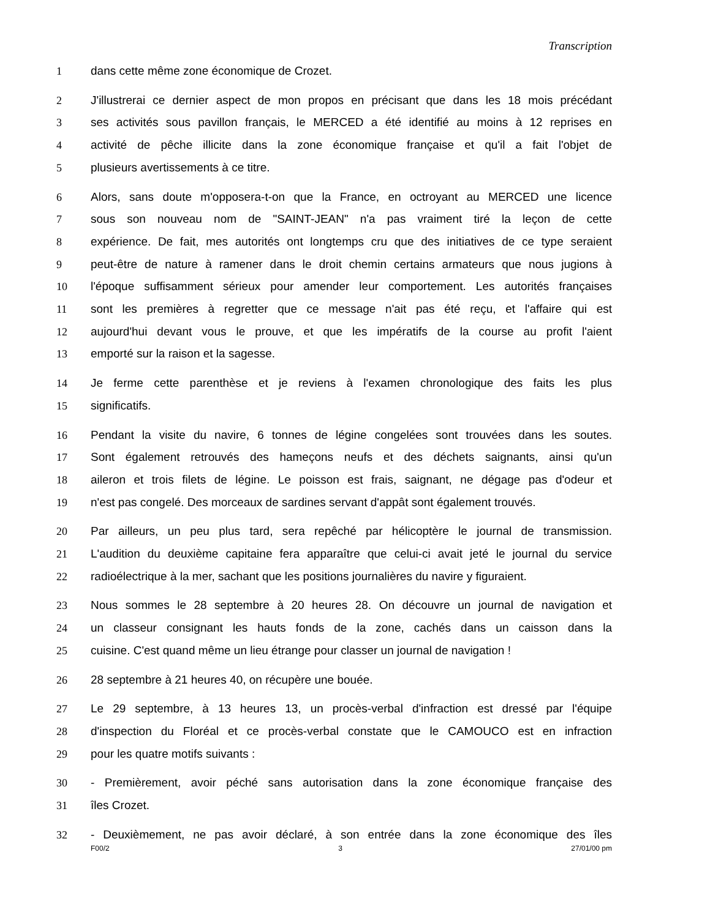Transcription
1 dans cette même zone économique de Crozet.
2 J'illustrerai ce dernier aspect de mon propos en précisant que dans les 18 mois précédant
3 ses activités sous pavillon français, le MERCED a été identifié au moins à 12 reprises en
4 activité de pêche illicite dans la zone économique française et qu'il a fait l'objet de
5 plusieurs avertissements à ce titre.
6 Alors, sans doute m'opposera-t-on que la France, en octroyant au MERCED une licence
7 sous son nouveau nom de "SAINT-JEAN" n'a pas vraiment tiré la leçon de cette
8 expérience. De fait, mes autorités ont longtemps cru que des initiatives de ce type seraient
9 peut-être de nature à ramener dans le droit chemin certains armateurs que nous jugions à
10 l'époque suffisamment sérieux pour amender leur comportement. Les autorités françaises
11 sont les premières à regretter que ce message n'ait pas été reçu, et l'affaire qui est
12 aujourd'hui devant vous le prouve, et que les impératifs de la course au profit l'aient
13 emporté sur la raison et la sagesse.
14 Je ferme cette parenthèse et je reviens à l'examen chronologique des faits les plus
15 significatifs.
16 Pendant la visite du navire, 6 tonnes de légine congelées sont trouvées dans les soutes.
17 Sont également retrouvés des hameçons neufs et des déchets saignants, ainsi qu'un
18 aileron et trois filets de légine. Le poisson est frais, saignant, ne dégage pas d'odeur et
19 n'est pas congelé. Des morceaux de sardines servant d'appât sont également trouvés.
20 Par ailleurs, un peu plus tard, sera repêché par hélicoptère le journal de transmission.
21 L'audition du deuxième capitaine fera apparaître que celui-ci avait jeté le journal du service
22 radioélectrique à la mer, sachant que les positions journalières du navire y figuraient.
23 Nous sommes le 28 septembre à 20 heures 28. On découvre un journal de navigation et
24 un classeur consignant les hauts fonds de la zone, cachés dans un caisson dans la
25 cuisine. C'est quand même un lieu étrange pour classer un journal de navigation !
26 28 septembre à 21 heures 40, on récupère une bouée.
27 Le 29 septembre, à 13 heures 13, un procès-verbal d'infraction est dressé par l'équipe
28 d'inspection du Floréal et ce procès-verbal constate que le CAMOUCO est en infraction
29 pour les quatre motifs suivants :
30 - Premièrement, avoir péché sans autorisation dans la zone économique française des
31 îles Crozet.
32 - Deuxièmement, ne pas avoir déclaré, à son entrée dans la zone économique des îles
F00/2 3 27/01/00 pm